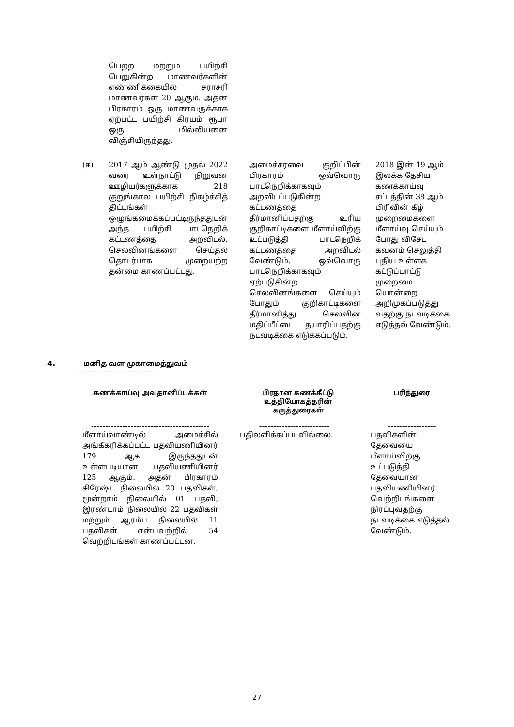| | பெற்ற மற்றும் பயிற்சி பெறுகின்ற மாணவர்களின் எண்ணிக்கையில் சராசரி மாணவர்கள் 20 ஆகும். அதன் பிரகாரம் ஒரு மாணவருக்காக ஏற்பட்ட பயிற்சி கிரயம் ரூபா ஒரு மில்லியனை விஞ்சியிருந்தது. | | |
| (ஈ) | 2017 ஆம் ஆண்டு முதல் 2022 வரை உள்நாட்டு நிறுவன ஊழியர்களுக்காக 218 குறுங்கால பயிற்சி நிகழ்ச்சித் திட்டங்கள் ஒழுங்கமைக்கப்பட்டிருந்ததுடன் அந்த பயிற்சி பாடநெறிக் கட்டணத்தை அறவிடல், செலவினங்களை செய்தல் தொடர்பாக முறையற்ற தன்மை காணப்பட்டது. | அமைச்சரவை குறிப்பின் பிரகாரம் ஒவ்வொரு பாடநெறிக்காகவும் அறவிடப்படுகின்ற கட்டணத்தை தீர்மானிப்பதற்கு உரிய குறிகாட்டிகளை மீளாய்விற்கு உட்படுத்தி பாடநெறிக் கட்டணத்தை அறவிடல் வேண்டும். ஒவ்வொரு பாடநெறிக்காகவும் ஏற்படுகின்ற செலவினங்களை செய்யும் போதும் குறிகாட்டிகளை தீர்மானித்து செலவின மதிப்பீட்டை தயாரிப்பதற்கு நடவடிக்கை எடுக்கப்படும். | 2018 இன் 19 ஆம் இலக்க தேசிய கணக்காய்வு சட்டத்தின் 38 ஆம் பிரிவின் கீழ் முறைமைகளை மீளாய்வு செய்யும் போது விசேட கவனம் செலுத்தி புதிய உள்ளக கட்டுப்பாட்டு முறைமை யொன்றை அறிமுகப்படுத்து வதற்கு நடவடிக்கை எடுத்தல் வேண்டும். |
4. மனித வள முகாமைத்துவம்
-----------------------------------------------
| கணக்காய்வு அவதானிப்புக்கள் | பிரதான கணக்கீட்டு உத்தியோகத்தரின் கருத்துரைகள் | பரிந்துரை |
| --- | --- | --- |
| ------------------------------------------ | ------------------------- | ----------------- |
| மீளாய்வாண்டில் அமைச்சில் அங்கீகரிக்கப்பட்ட பதவியணியினர் 179 ஆக இருந்ததுடன் உள்ளபடியான பதவியணியினர் 125 ஆகும். அதன் பிரகாரம் சிரேஷ்ட நிலையில் 20 பதவிகள், மூன்றாம் நிலையில் 01 பதவி, இரண்டாம் நிலையில் 22 பதவிகள் மற்றும் ஆரம்ப நிலையில் 11 பதவிகள் என்பவற்றில் 54 வெற்றிடங்கள் காணப்பட்டன. | பதிலளிக்கப்படவில்லை. | பதவிகளின் தேவையை மீளாய்விற்கு உட்படுத்தி தேவையான பதவியணியினர் வெற்றிடங்களை நிரப்புவதற்கு நடவடிக்கை எடுத்தல் வேண்டும். |
27